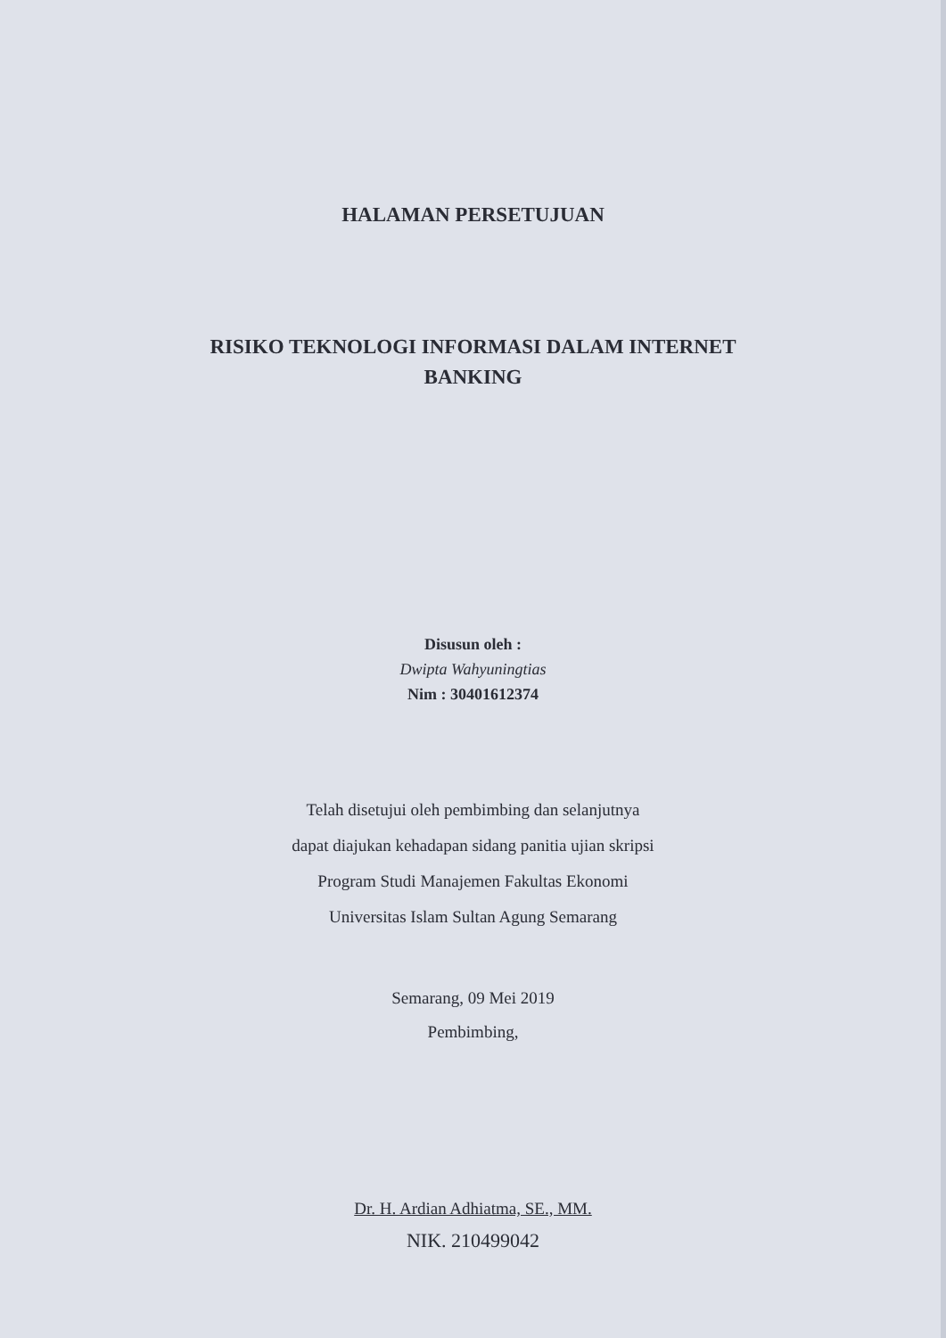HALAMAN PERSETUJUAN
RISIKO TEKNOLOGI INFORMASI DALAM INTERNET
BANKING
Disusun oleh :
Dwipta Wahyuningtias
Nim : 30401612374
Telah disetujui oleh pembimbing dan selanjutnya
dapat diajukan kehadapan sidang panitia ujian skripsi
Program Studi Manajemen Fakultas Ekonomi
Universitas Islam Sultan Agung Semarang
Semarang, 09 Mei 2019
Pembimbing,
Dr. H. Ardian Adhiatma, SE., MM.
NIK. 210499042